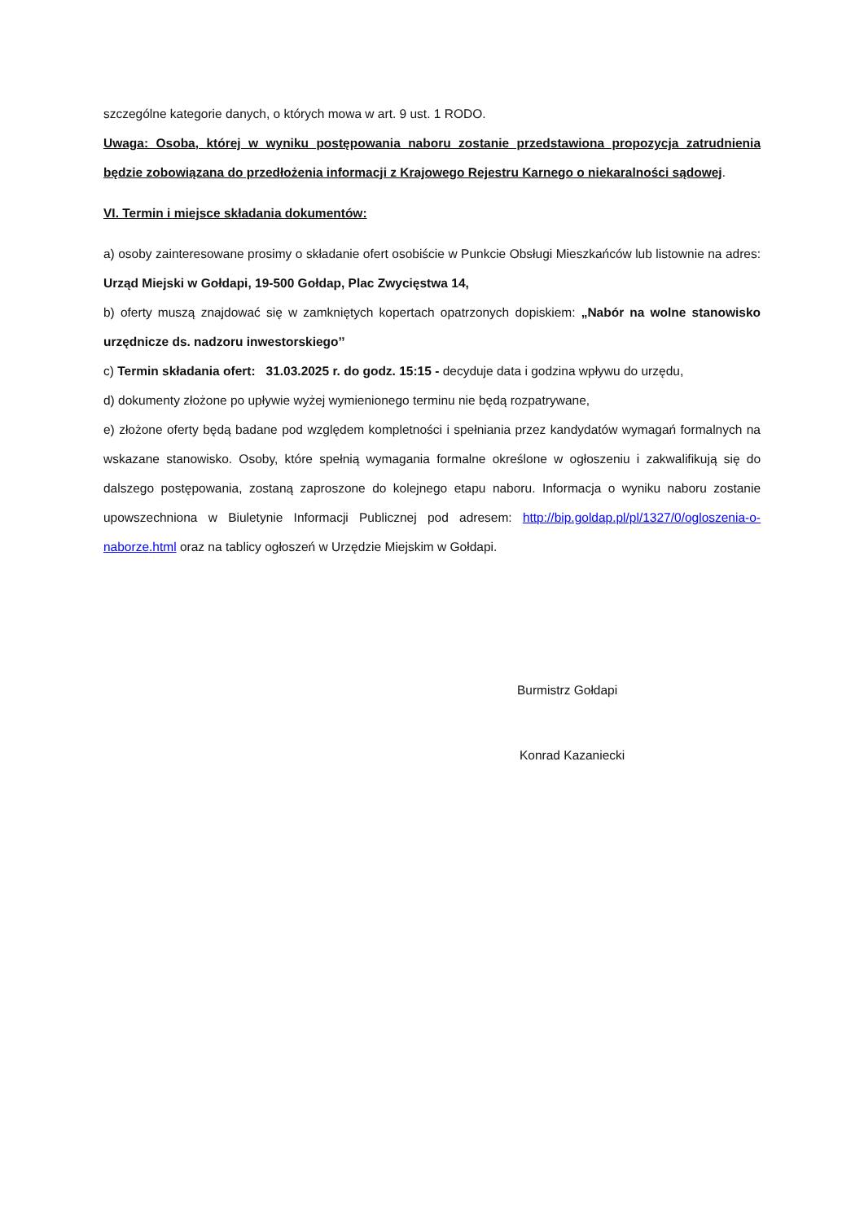szczególne kategorie danych, o których mowa w art. 9 ust. 1 RODO.
Uwaga: Osoba, której w wyniku postępowania naboru zostanie przedstawiona propozycja zatrudnienia będzie zobowiązana do przedłożenia informacji z Krajowego Rejestru Karnego o niekaralności sądowej.
VI. Termin i miejsce składania dokumentów:
a) osoby zainteresowane prosimy o składanie ofert osobiście w Punkcie Obsługi Mieszkańców lub listownie na adres: Urząd Miejski w Gołdapi, 19-500 Gołdap, Plac Zwycięstwa 14,
b) oferty muszą znajdować się w zamkniętych kopertach opatrzonych dopiskiem: „Nabór na wolne stanowisko urzędnicze ds. nadzoru inwestorskiego’’
c) Termin składania ofert: 31.03.2025 r. do godz. 15:15 - decyduje data i godzina wpływu do urzędu,
d) dokumenty złożone po upływie wyżej wymienionego terminu nie będą rozpatrywane,
e) złożone oferty będą badane pod względem kompletności i spełniania przez kandydatów wymagań formalnych na wskazane stanowisko. Osoby, które spełnią wymagania formalne określone w ogłoszeniu i zakwalifikują się do dalszego postępowania, zostaną zaproszone do kolejnego etapu naboru. Informacja o wyniku naboru zostanie upowszechniona w Biuletynie Informacji Publicznej pod adresem: http://bip.goldap.pl/pl/1327/0/ogloszenia-o-naborze.html oraz na tablicy ogłoszeń w Urzędzie Miejskim w Gołdapi.
Burmistrz Gołdapi
Konrad Kazaniecki